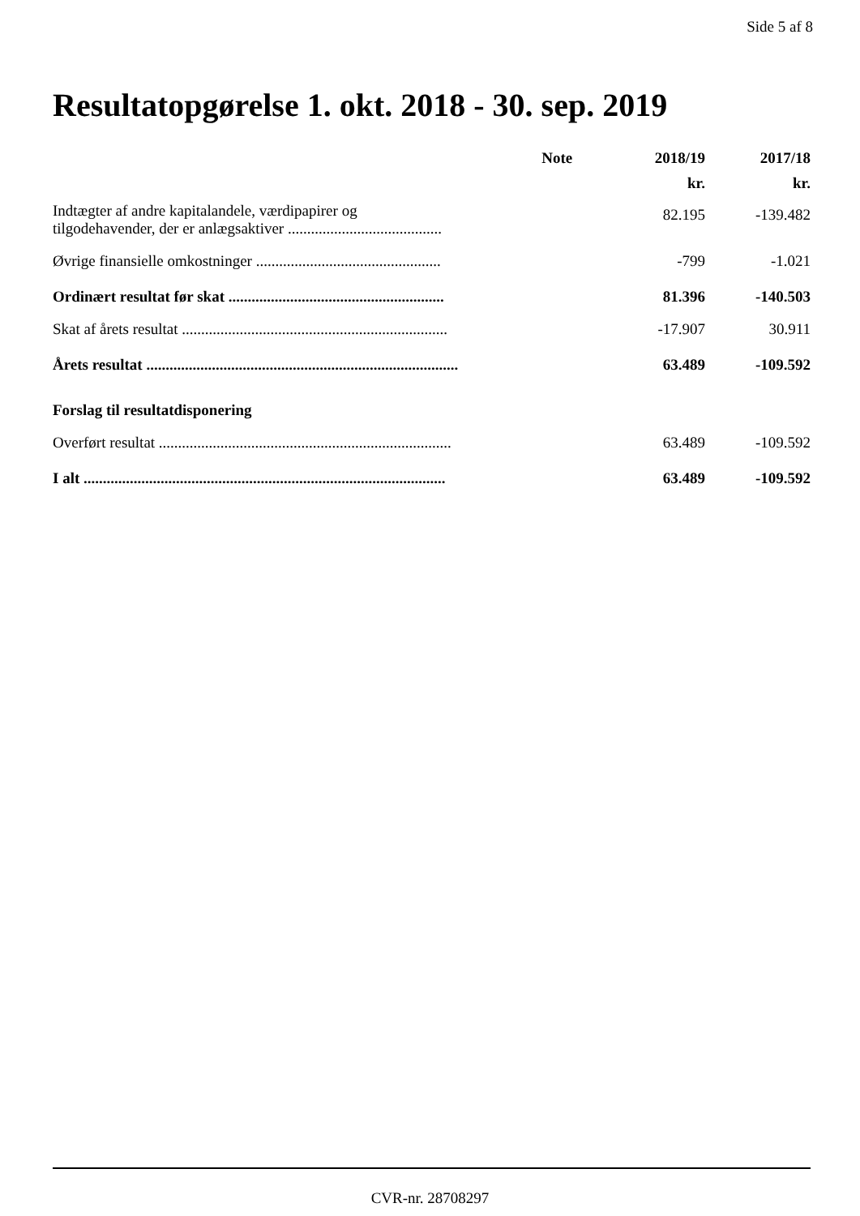Side 5 af 8
Resultatopgørelse 1. okt. 2018 - 30. sep. 2019
| | Note | 2018/19 | 2017/18 |
| --- | --- | --- | --- |
| | | kr. | kr. |
| Indtægter af andre kapitalandele, værdipapirer og tilgodehavender, der er anlægsaktiver ........................................ | | 82.195 | -139.482 |
| Øvrige finansielle omkostninger ................................................ | | -799 | -1.021 |
| Ordinært resultat før skat ........................................................ | | 81.396 | -140.503 |
| Skat af årets resultat ..................................................................... | | -17.907 | 30.911 |
| Årets resultat ................................................................................. | | 63.489 | -109.592 |
| Forslag til resultatdisponering | | | |
| Overført resultat ............................................................................ | | 63.489 | -109.592 |
| I alt .............................................................................................. | | 63.489 | -109.592 |
CVR-nr. 28708297